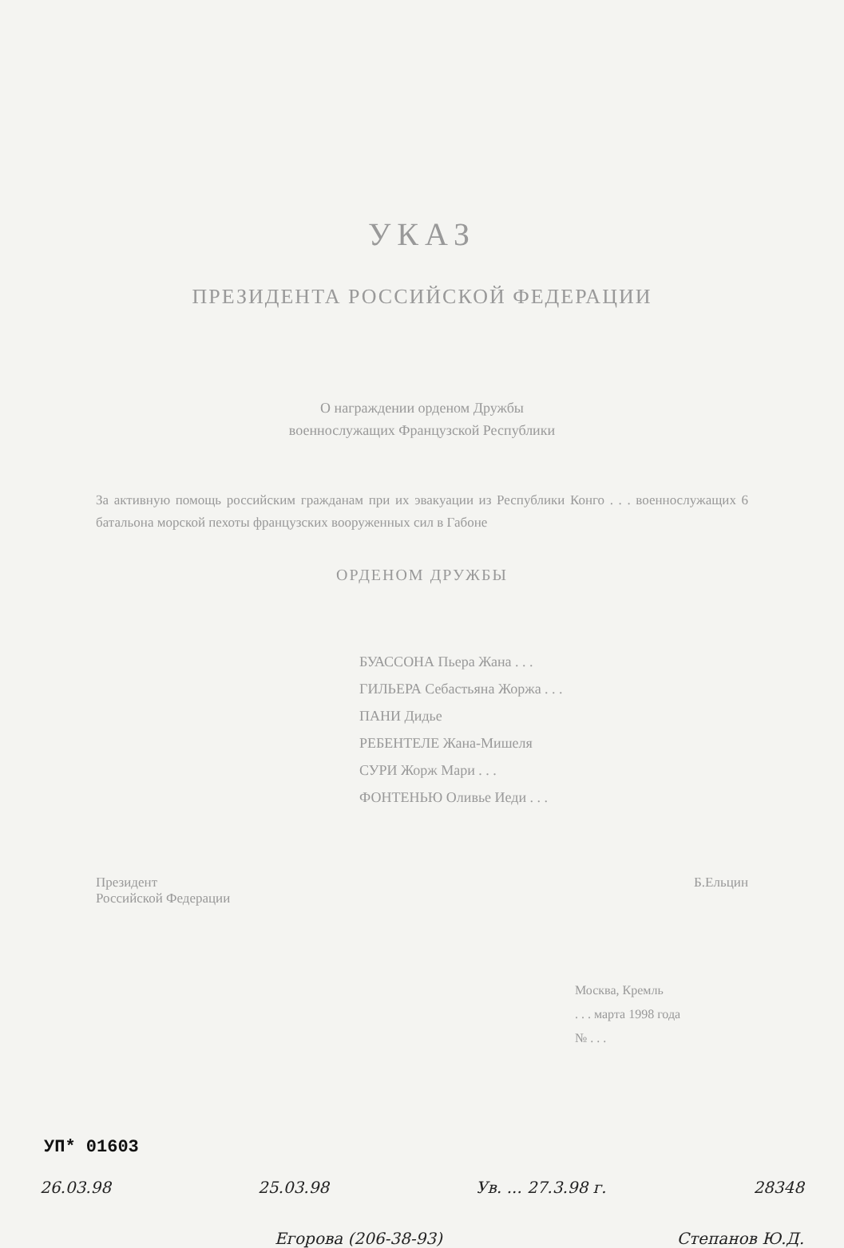УКАЗ
ПРЕЗИДЕНТА РОССИЙСКОЙ ФЕДЕРАЦИИ
О награждении орденом Дружбы
военнослужащих Французской Республики
За активную помощь российским гражданам при их эвакуации из Республики Конго . . . военнослужащих 6 батальона морской пехоты французских вооруженных сил в Габоне
ОРДЕНОМ ДРУЖБЫ
БУАССОНА Пьера Жана . . .
ГИЛЬЕРА Себастьяна Жоржа . . .
ПАНИ Дидье
РЕБЕНТЕЛЕ Жана-Мишеля
СУРИ Жорж Мари . . .
ФОНТЕНЬЮ Оливье Иеди . . .
Президент
Российской Федерации Б.Ельцин
Москва, Кремль
. . . марта 1998 года
№ . . .
26.03.98 25.03.98 Ув. ... 27.3.98 г. 28348
Егорова (206-38-93) Степанов Ю.Д.
УП* 01603